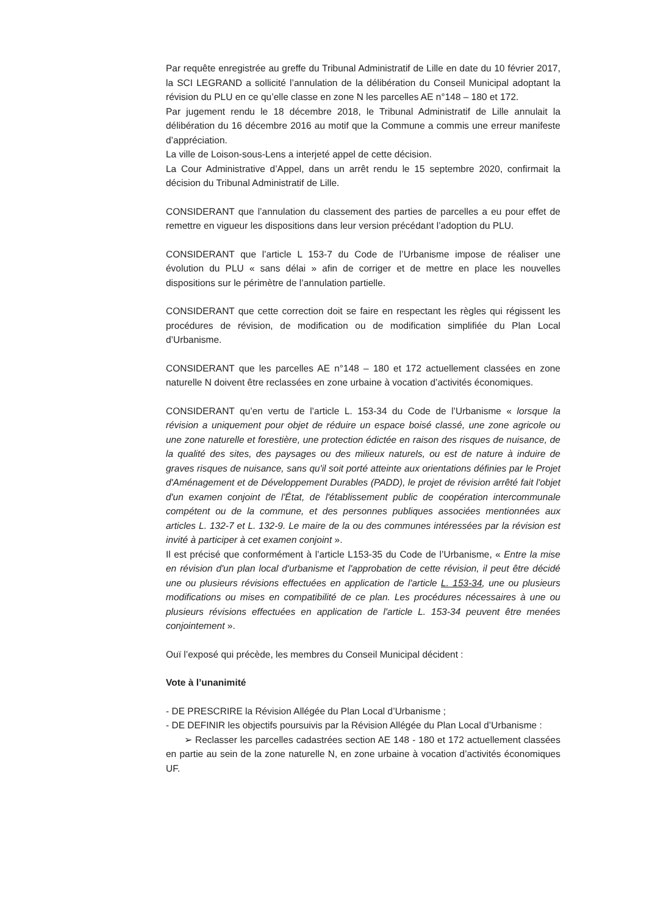Par requête enregistrée au greffe du Tribunal Administratif de Lille en date du 10 février 2017, la SCI LEGRAND a sollicité l’annulation de la délibération du Conseil Municipal adoptant la révision du PLU en ce qu’elle classe en zone N les parcelles AE n°148 – 180 et 172.
Par jugement rendu le 18 décembre 2018, le Tribunal Administratif de Lille annulait la délibération du 16 décembre 2016 au motif que la Commune a commis une erreur manifeste d’appréciation.
La ville de Loison-sous-Lens a interjeté appel de cette décision.
La Cour Administrative d’Appel, dans un arrêt rendu le 15 septembre 2020, confirmait la décision du Tribunal Administratif de Lille.
CONSIDERANT que l’annulation du classement des parties de parcelles a eu pour effet de remettre en vigueur les dispositions dans leur version précédant l’adoption du PLU.
CONSIDERANT que l’article L 153-7 du Code de l’Urbanisme impose de réaliser une évolution du PLU « sans délai » afin de corriger et de mettre en place les nouvelles dispositions sur le périmètre de l’annulation partielle.
CONSIDERANT que cette correction doit se faire en respectant les règles qui régissent les procédures de révision, de modification ou de modification simplifiée du Plan Local d’Urbanisme.
CONSIDERANT que les parcelles AE n°148 – 180 et 172 actuellement classées en zone naturelle N doivent être reclassées en zone urbaine à vocation d’activités économiques.
CONSIDERANT qu’en vertu de l’article L. 153-34 du Code de l’Urbanisme « lorsque la révision a uniquement pour objet de réduire un espace boisé classé, une zone agricole ou une zone naturelle et forestière, une protection édictée en raison des risques de nuisance, de la qualité des sites, des paysages ou des milieux naturels, ou est de nature à induire de graves risques de nuisance, sans qu'il soit porté atteinte aux orientations définies par le Projet d'Aménagement et de Développement Durables (PADD), le projet de révision arrêté fait l'objet d'un examen conjoint de l'État, de l'établissement public de coopération intercommunale compétent ou de la commune, et des personnes publiques associées mentionnées aux articles L. 132-7 et L. 132-9. Le maire de la ou des communes intéressées par la révision est invité à participer à cet examen conjoint ».
Il est précisé que conformément à l’article L153-35 du Code de l’Urbanisme, « Entre la mise en révision d'un plan local d'urbanisme et l'approbation de cette révision, il peut être décidé une ou plusieurs révisions effectuées en application de l'article L. 153-34, une ou plusieurs modifications ou mises en compatibilité de ce plan. Les procédures nécessaires à une ou plusieurs révisions effectuées en application de l'article L. 153-34 peuvent être menées conjointement ».
Ouï l’exposé qui précède, les membres du Conseil Municipal décident :
Vote à l’unanimité
- DE PRESCRIRE la Révision Allégée du Plan Local d’Urbanisme ;
- DE DEFINIR les objectifs poursuivis par la Révision Allégée du Plan Local d’Urbanisme :
➢ Reclasser les parcelles cadastrées section AE 148 - 180 et 172 actuellement classées en partie au sein de la zone naturelle N, en zone urbaine à vocation d’activités économiques UF.